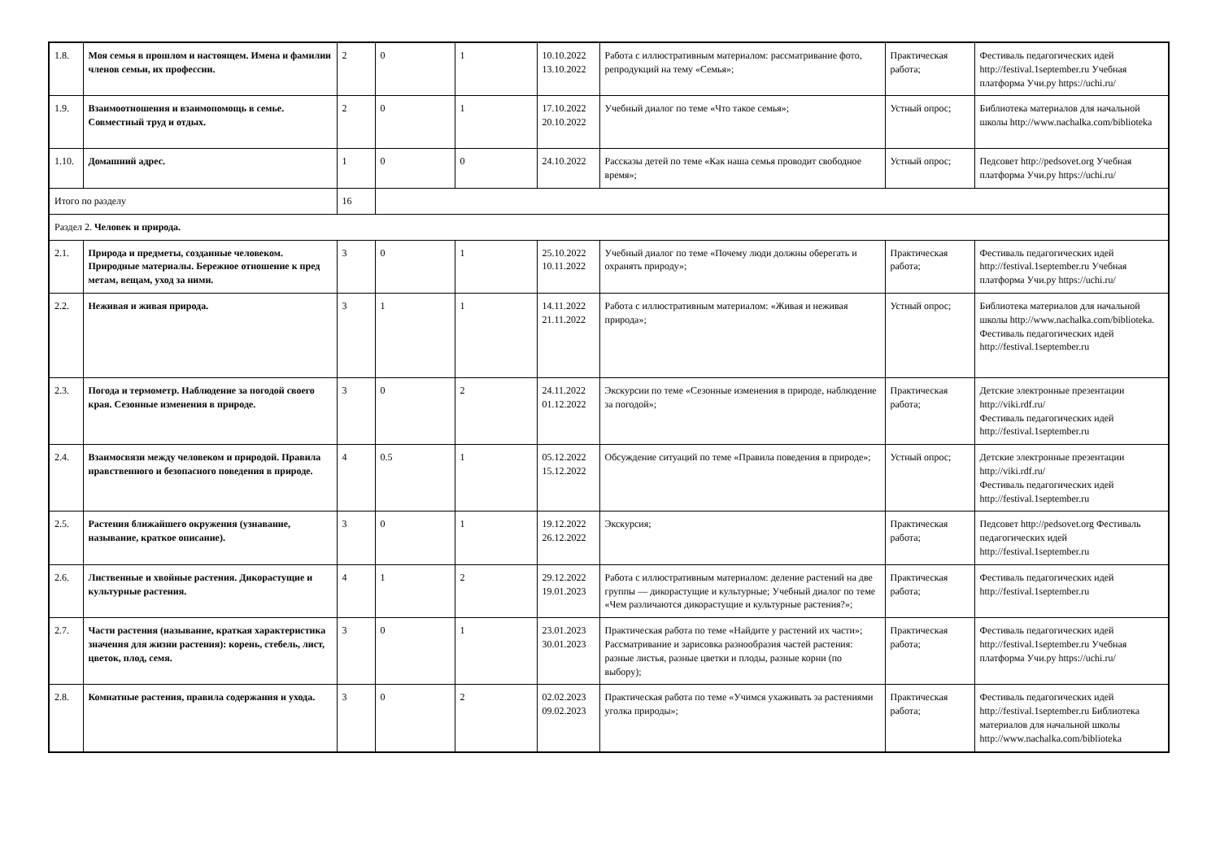| 1.8. | Моя семья в прошлом и настоящем. Имена и фамилии членов семьи, их профессии. | 2 | 0 | 1 | 10.10.2022 13.10.2022 | Работа с иллюстративным материалом: рассматривание фото, репродукций на тему «Семья»; | Практическая работа; | Фестиваль педагогических идей http://festival.1september.ru Учебная платформа Учи.ру https://uchi.ru/ |
| 1.9. | Взаимоотношения и взаимопомощь в семье. Совместный труд и отдых. | 2 | 0 | 1 | 17.10.2022 20.10.2022 | Учебный диалог по теме «Что такое семья»; | Устный опрос; | Библиотека материалов для начальной школы http://www.nachalka.com/biblioteka |
| 1.10. | Домашний адрес. | 1 | 0 | 0 | 24.10.2022 | Рассказы детей по теме «Как наша семья проводит свободное время»; | Устный опрос; | Педсовет http://pedsovet.org Учебная платформа Учи.ру https://uchi.ru/ |
| Итого по разделу | | 16 | | | | | | |
| Раздел 2. Человек и природа. | | | | | | | | |
| 2.1. | Природа и предметы, созданные человеком. Природные материалы. Бережное отношение к пред метам, вещам, уход за ними. | 3 | 0 | 1 | 25.10.2022 10.11.2022 | Учебный диалог по теме «Почему люди должны оберегать и охранять природу»; | Практическая работа; | Фестиваль педагогических идей http://festival.1september.ru Учебная платформа Учи.ру https://uchi.ru/ |
| 2.2. | Неживая и живая природа. | 3 | 1 | 1 | 14.11.2022 21.11.2022 | Работа с иллюстративным материалом: «Живая и неживая природа»; | Устный опрос; | Библиотека материалов для начальной школы http://www.nachalka.com/biblioteka. Фестиваль педагогических идей http://festival.1september.ru |
| 2.3. | Погода и термометр. Наблюдение за погодой своего края. Сезонные изменения в природе. | 3 | 0 | 2 | 24.11.2022 01.12.2022 | Экскурсии по теме «Сезонные изменения в природе, наблюдение за погодой»; | Практическая работа; | Детские электронные презентации http://viki.rdf.ru/ Фестиваль педагогических идей http://festival.1september.ru |
| 2.4. | Взаимосвязи между человеком и природой. Правила нравственного и безопасного поведения в природе. | 4 | 0.5 | 1 | 05.12.2022 15.12.2022 | Обсуждение ситуаций по теме «Правила поведения в природе»; | Устный опрос; | Детские электронные презентации http://viki.rdf.ru/ Фестиваль педагогических идей http://festival.1september.ru |
| 2.5. | Растения ближайшего окружения (узнавание, называние, краткое описание). | 3 | 0 | 1 | 19.12.2022 26.12.2022 | Экскурсия; | Практическая работа; | Педсовет http://pedsovet.org Фестиваль педагогических идей http://festival.1september.ru |
| 2.6. | Лиственные и хвойные растения. Дикорастущие и культурные растения. | 4 | 1 | 2 | 29.12.2022 19.01.2023 | Работа с иллюстративным материалом: деление растений на две группы — дикорастущие и культурные; Учебный диалог по теме «Чем различаются дикорастущие и культурные растения?»; | Практическая работа; | Фестиваль педагогических идей http://festival.1september.ru |
| 2.7. | Части растения (называние, краткая характеристика значения для жизни растения): корень, стебель, лист, цветок, плод, семя. | 3 | 0 | 1 | 23.01.2023 30.01.2023 | Практическая работа по теме «Найдите у растений их части»; Рассматривание и зарисовка разнообразия частей растения: разные листья, разные цветки и плоды, разные корни (по выбору); | Практическая работа; | Фестиваль педагогических идей http://festival.1september.ru Учебная платформа Учи.ру https://uchi.ru/ |
| 2.8. | Комнатные растения, правила содержания и ухода. | 3 | 0 | 2 | 02.02.2023 09.02.2023 | Практическая работа по теме «Учимся ухаживать за растениями уголка природы»; | Практическая работа; | Фестиваль педагогических идей http://festival.1september.ru Библиотека материалов для начальной школы http://www.nachalka.com/biblioteka |